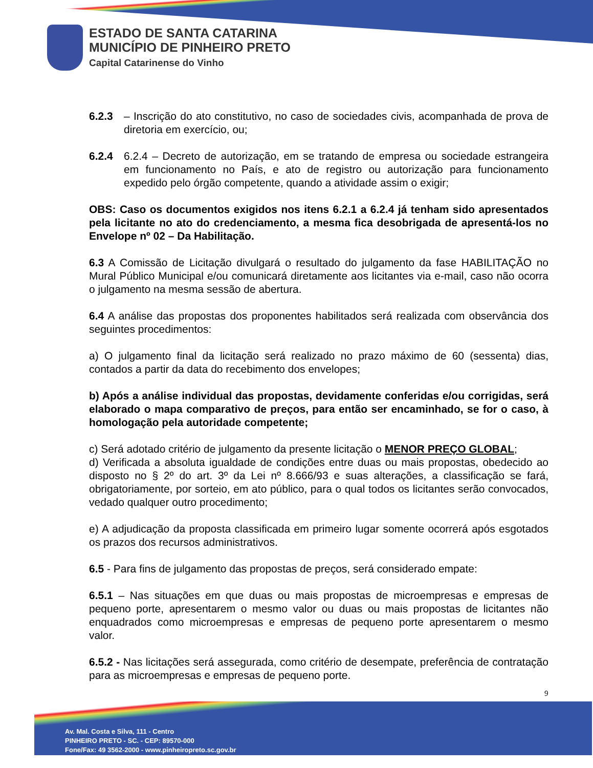ESTADO DE SANTA CATARINA
MUNICÍPIO DE PINHEIRO PRETO
Capital Catarinense do Vinho
6.2.3 – Inscrição do ato constitutivo, no caso de sociedades civis, acompanhada de prova de diretoria em exercício, ou;
6.2.4 6.2.4 – Decreto de autorização, em se tratando de empresa ou sociedade estrangeira em funcionamento no País, e ato de registro ou autorização para funcionamento expedido pelo órgão competente, quando a atividade assim o exigir;
OBS: Caso os documentos exigidos nos itens 6.2.1 a 6.2.4 já tenham sido apresentados pela licitante no ato do credenciamento, a mesma fica desobrigada de apresentá-los no Envelope nº 02 – Da Habilitação.
6.3 A Comissão de Licitação divulgará o resultado do julgamento da fase HABILITAÇÃO no Mural Público Municipal e/ou comunicará diretamente aos licitantes via e-mail, caso não ocorra o julgamento na mesma sessão de abertura.
6.4 A análise das propostas dos proponentes habilitados será realizada com observância dos seguintes procedimentos:
a) O julgamento final da licitação será realizado no prazo máximo de 60 (sessenta) dias, contados a partir da data do recebimento dos envelopes;
b) Após a análise individual das propostas, devidamente conferidas e/ou corrigidas, será elaborado o mapa comparativo de preços, para então ser encaminhado, se for o caso, à homologação pela autoridade competente;
c) Será adotado critério de julgamento da presente licitação o MENOR PREÇO GLOBAL;
d) Verificada a absoluta igualdade de condições entre duas ou mais propostas, obedecido ao disposto no § 2º do art. 3º da Lei nº 8.666/93 e suas alterações, a classificação se fará, obrigatoriamente, por sorteio, em ato público, para o qual todos os licitantes serão convocados, vedado qualquer outro procedimento;
e) A adjudicação da proposta classificada em primeiro lugar somente ocorrerá após esgotados os prazos dos recursos administrativos.
6.5 - Para fins de julgamento das propostas de preços, será considerado empate:
6.5.1 – Nas situações em que duas ou mais propostas de microempresas e empresas de pequeno porte, apresentarem o mesmo valor ou duas ou mais propostas de licitantes não enquadrados como microempresas e empresas de pequeno porte apresentarem o mesmo valor.
6.5.2 - Nas licitações será assegurada, como critério de desempate, preferência de contratação para as microempresas e empresas de pequeno porte.
9
Av. Mal. Costa e Silva, 111 - Centro
PINHEIRO PRETO - SC. - CEP: 89570-000
Fone/Fax: 49 3562-2000 - www.pinheiropreto.sc.gov.br